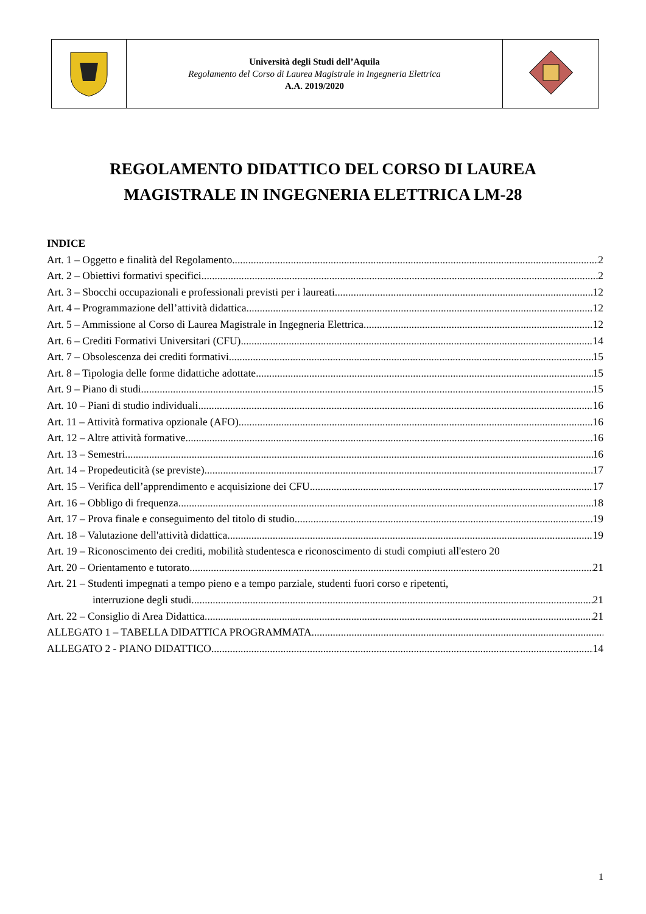| | Università degli Studi dell’Aquila Regolamento del Corso di Laurea Magistrale in Ingegneria Elettrica A.A. 2019/2020 | |
REGOLAMENTO DIDATTICO DEL CORSO DI LAUREA
MAGISTRALE IN INGEGNERIA ELETTRICA LM-28
INDICE
Art. 1 – Oggetto e finalità del Regolamento 2
Art. 2 – Obiettivi formativi specifici 2
Art. 3 – Sbocchi occupazionali e professionali previsti per i laureati 12
Art. 4 – Programmazione dell’attività didattica 12
Art. 5 – Ammissione al Corso di Laurea Magistrale in Ingegneria Elettrica 12
Art. 6 – Crediti Formativi Universitari (CFU) 14
Art. 7 – Obsolescenza dei crediti formativi 15
Art. 8 – Tipologia delle forme didattiche adottate 15
Art. 9 – Piano di studi 15
Art. 10 – Piani di studio individuali 16
Art. 11 – Attività formativa opzionale (AFO) 16
Art. 12 – Altre attività formative 16
Art. 13 – Semestri 16
Art. 14 – Propedeuticità (se previste) 17
Art. 15 – Verifica dell’apprendimento e acquisizione dei CFU 17
Art. 16 – Obbligo di frequenza 18
Art. 17 – Prova finale e conseguimento del titolo di studio 19
Art. 18 – Valutazione dell'attività didattica 19
Art. 19 – Riconoscimento dei crediti, mobilità studentesca e riconoscimento di studi compiuti all'estero 20
Art. 20 – Orientamento e tutorato 21
Art. 21 – Studenti impegnati a tempo pieno e a tempo parziale, studenti fuori corso e ripetenti,
interruzione degli studi 21
Art. 22 – Consiglio di Area Didattica 21
ALLEGATO 1 – TABELLA DIDATTICA PROGRAMMATA
ALLEGATO 2 - PIANO DIDATTICO 14
1